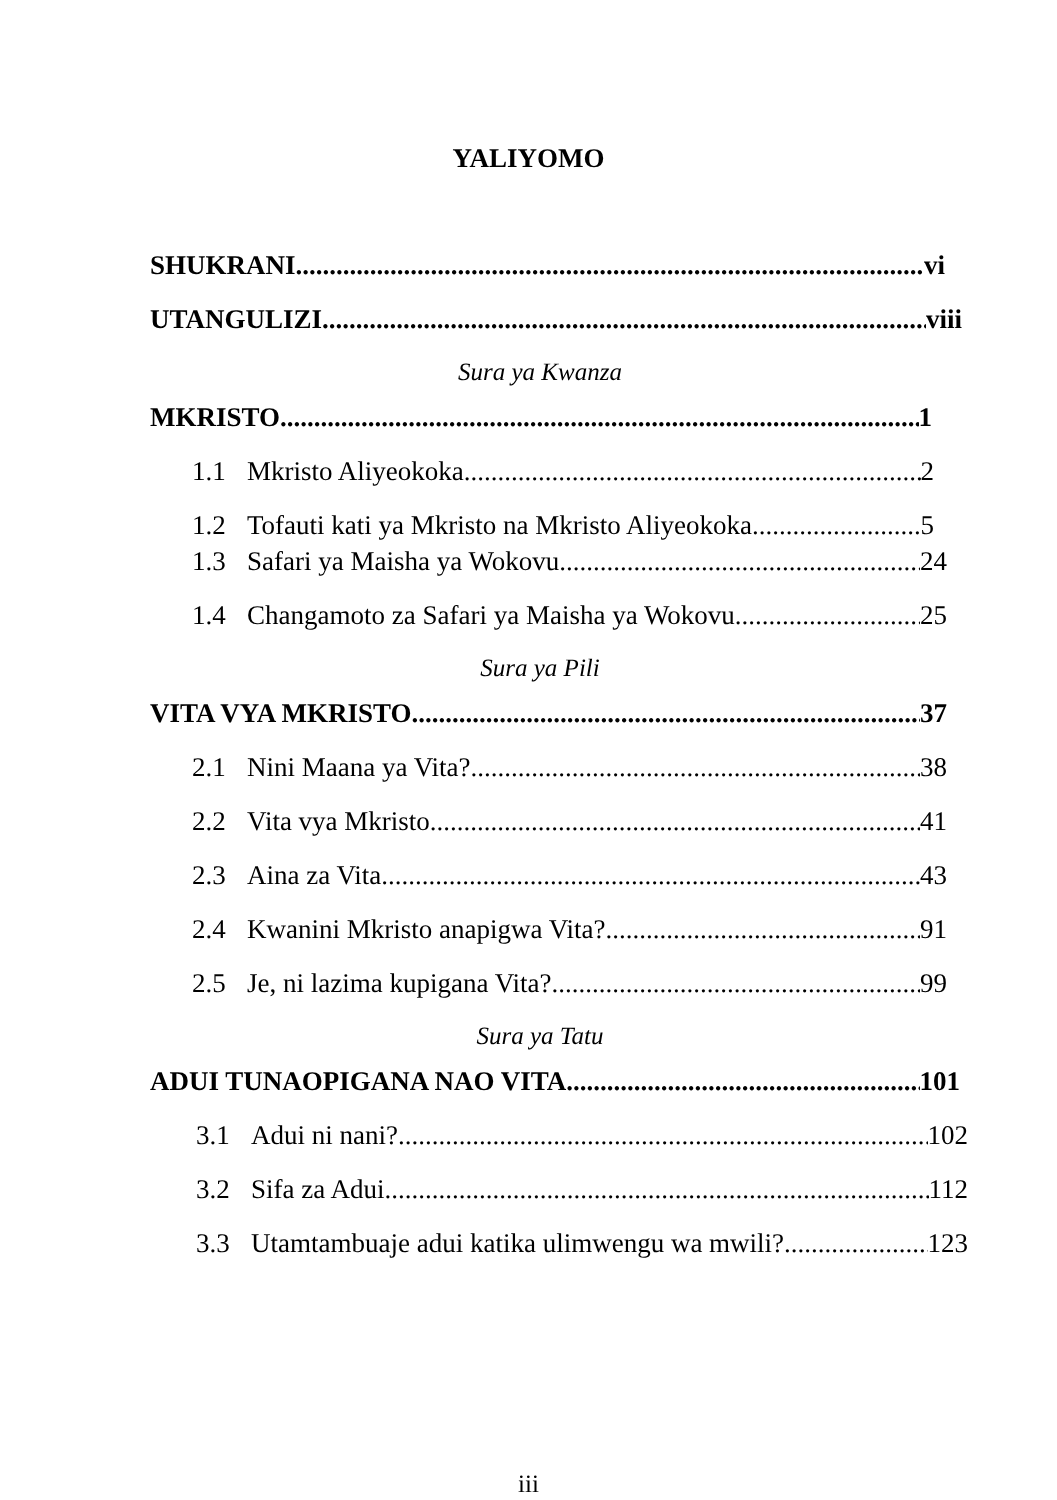YALIYOMO
SHUKRANI. vi
UTANGULIZI. viii
Sura ya Kwanza
MKRISTO 1
1.1 Mkristo Aliyeokoka. 2
1.2 Tofauti kati ya Mkristo na Mkristo Aliyeokoka. 5
1.3 Safari ya Maisha ya Wokovu. 24
1.4 Changamoto za Safari ya Maisha ya Wokovu. 25
Sura ya Pili
VITA VYA MKRISTO 37
2.1 Nini Maana ya Vita?. 38
2.2 Vita vya Mkristo 41
2.3 Aina za Vita. 43
2.4 Kwanini Mkristo anapigwa Vita? 91
2.5 Je, ni lazima kupigana Vita? 99
Sura ya Tatu
ADUI TUNAOPIGANA NAO VITA. 101
3.1 Adui ni nani?. 102
3.2 Sifa za Adui. 112
3.3 Utamtambuaje adui katika ulimwengu wa mwili?. 123
iii